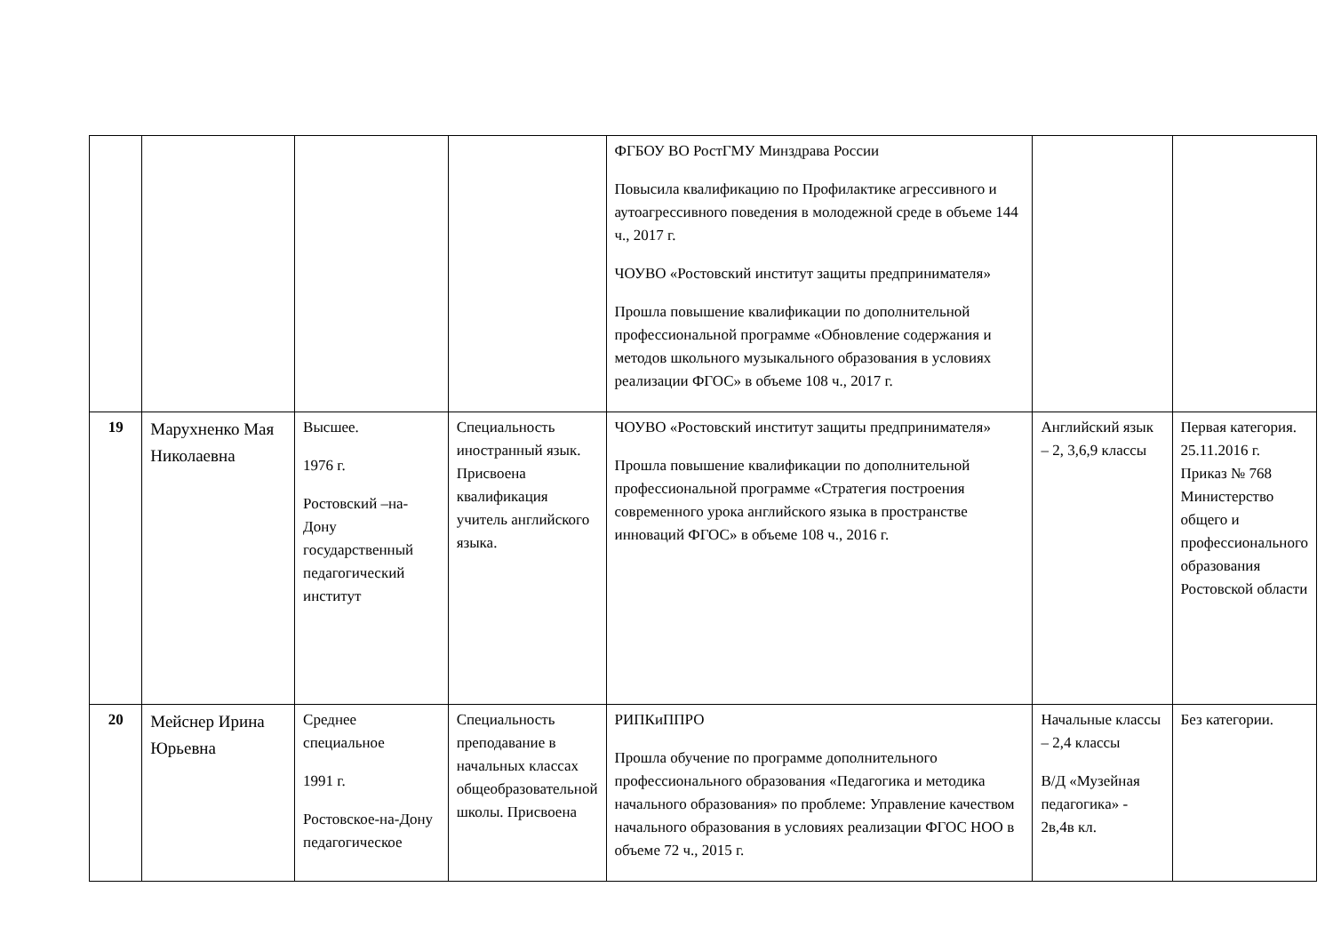| | | | | ФГБОУ ВО РостГМУ Минздрава России Повысила квалификацию по Профилактике агрессивного и аутоагрессивного поведения в молодежной среде в объеме 144 ч., 2017 г. ЧОУВО «Ростовский институт защиты предпринимателя» Прошла повышение квалификации по дополнительной профессиональной программе «Обновление содержания и методов школьного музыкального образования в условиях реализации ФГОС» в объеме 108 ч., 2017 г. | | |
| 19 | Марухненко Мая Николаевна | Высшее. 1976 г. Ростовский –на-Дону государственный педагогический институт | Специальность иностранный язык. Присвоена квалификация учитель английского языка. | ЧОУВО «Ростовский институт защиты предпринимателя» Прошла повышение квалификации по дополнительной профессиональной программе «Стратегия построения современного урока английского языка в пространстве инноваций ФГОС» в объеме 108 ч., 2016 г. | Английский язык – 2, 3,6,9 классы | Первая категория. 25.11.2016 г. Приказ № 768 Министерство общего и профессионального образования Ростовской области |
| 20 | Мейснер Ирина Юрьевна | Среднее специальное 1991 г. Ростовское-на-Дону педагогическое | Специальность преподавание в начальных классах общеобразовательной школы. Присвоена | РИПКиППРО Прошла обучение по программе дополнительного профессионального образования «Педагогика и методика начального образования» по проблеме: Управление качеством начального образования в условиях реализации ФГОС НОО в объеме 72 ч., 2015 г. | Начальные классы – 2,4 классы В/Д «Музейная педагогика» - 2в,4в кл. | Без категории. |